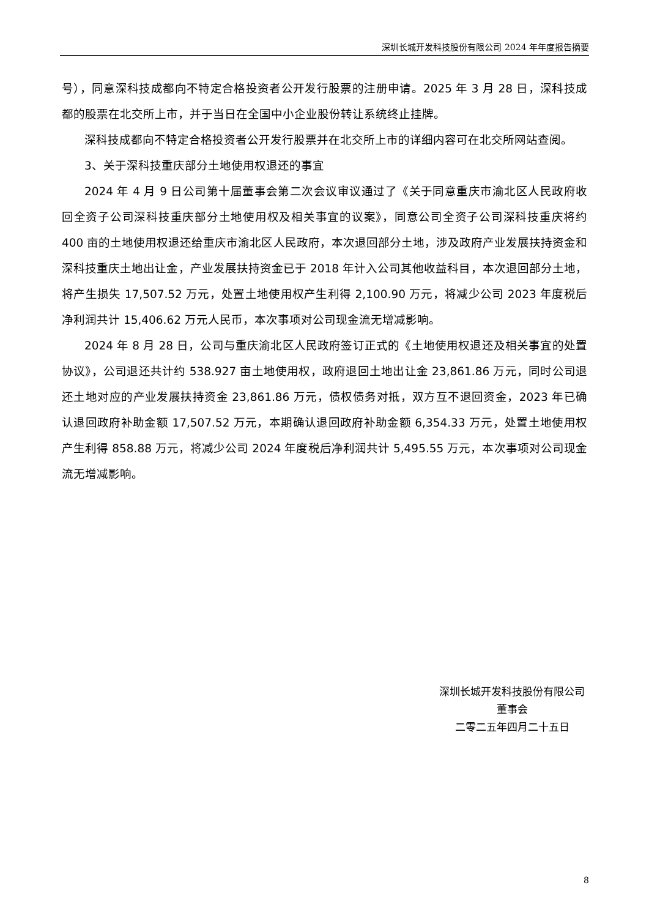深圳长城开发科技股份有限公司 2024 年年度报告摘要
号），同意深科技成都向不特定合格投资者公开发行股票的注册申请。2025 年 3 月 28 日，深科技成都的股票在北交所上市，并于当日在全国中小企业股份转让系统终止挂牌。
深科技成都向不特定合格投资者公开发行股票并在北交所上市的详细内容可在北交所网站查阅。
3、关于深科技重庆部分土地使用权退还的事宜
2024 年 4 月 9 日公司第十届董事会第二次会议审议通过了《关于同意重庆市渝北区人民政府收回全资子公司深科技重庆部分土地使用权及相关事宜的议案》，同意公司全资子公司深科技重庆将约 400 亩的土地使用权退还给重庆市渝北区人民政府，本次退回部分土地，涉及政府产业发展扶持资金和深科技重庆土地出让金，产业发展扶持资金已于 2018 年计入公司其他收益科目，本次退回部分土地，将产生损失 17,507.52 万元，处置土地使用权产生利得 2,100.90 万元，将减少公司 2023 年度税后净利润共计 15,406.62 万元人民币，本次事项对公司现金流无增减影响。
2024 年 8 月 28 日，公司与重庆渝北区人民政府签订正式的《土地使用权退还及相关事宜的处置协议》，公司退还共计约 538.927 亩土地使用权，政府退回土地出让金 23,861.86 万元，同时公司退还土地对应的产业发展扶持资金 23,861.86 万元，债权债务对抵，双方互不退回资金，2023 年已确认退回政府补助金额 17,507.52 万元，本期确认退回政府补助金额 6,354.33 万元，处置土地使用权产生利得 858.88 万元，将减少公司 2024 年度税后净利润共计 5,495.55 万元，本次事项对公司现金流无增减影响。
深圳长城开发科技股份有限公司
董事会
二零二五年四月二十五日
8